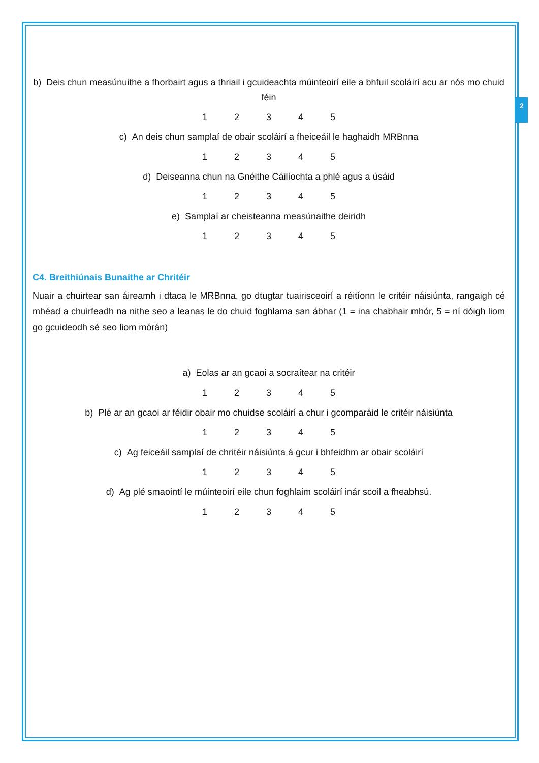2
b) Deis chun measúnuithe a fhorbairt agus a thriail i gcuideachta múinteoirí eile a bhfuil scoláirí acu ar nós mo chuid féin
1 2 3 4 5
c) An deis chun samplaí de obair scoláirí a fheiceáil le haghaidh MRBnna
1 2 3 4 5
d) Deiseanna chun na Gnéithe Cáilíochta a phlé agus a úsáid
1 2 3 4 5
e) Samplaí ar cheisteanna measúnaithe deiridh
1 2 3 4 5
C4. Breithiúnais Bunaithe ar Chritéir
Nuair a chuirtear san áireamh i dtaca le MRBnna, go dtugtar tuairisceoirí a réitíonn le critéir náisiúnta, rangaigh cé mhéad a chuirfeadh na nithe seo a leanas le do chuid foghlama san ábhar (1 = ina chabhair mhór, 5 = ní dóigh liom go gcuideodh sé seo liom mórán)
a) Eolas ar an gcaoi a socraítear na critéir
1 2 3 4 5
b) Plé ar an gcaoi ar féidir obair mo chuidse scoláirí a chur i gcomparáid le critéir náisiúnta
1 2 3 4 5
c) Ag feiceáil samplaí de chritéir náisiúnta á gcur i bhfeidhm ar obair scoláirí
1 2 3 4 5
d) Ag plé smaointí le múinteoirí eile chun foghlaim scoláirí inár scoil a fheabhsú.
1 2 3 4 5